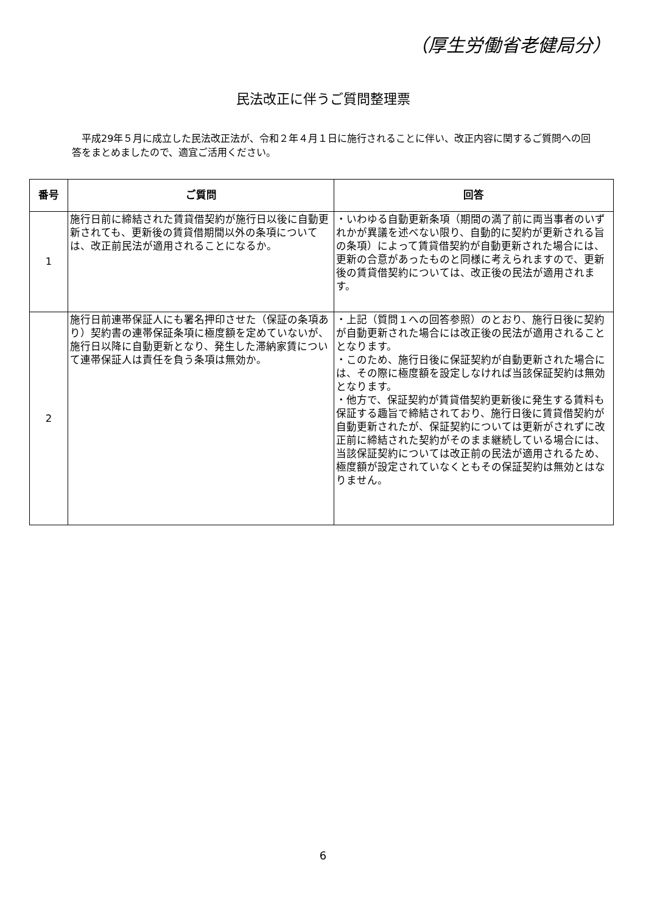（厚生労働省老健局分）
民法改正に伴うご質問整理票
　平成29年５月に成立した民法改正法が、令和２年４月１日に施行されることに伴い、改正内容に関するご質問への回答をまとめましたので、適宜ご活用ください。
| 番号 | ご質問 | 回答 |
| --- | --- | --- |
| 1 | 施行日前に締結された賃貸借契約が施行日以後に自動更新されても、更新後の賃貸借期間以外の条項については、改正前民法が適用されることになるか。 | ・いわゆる自動更新条項（期間の満了前に両当事者のいずれかが異議を述べない限り、自動的に契約が更新される旨の条項）によって賃貸借契約が自動更新された場合には、更新の合意があったものと同様に考えられますので、更新後の賃貸借契約については、改正後の民法が適用されます。 |
| 2 | 施行日前連帯保証人にも署名押印させた（保証の条項あり）契約書の連帯保証条項に極度額を定めていないが、施行日以降に自動更新となり、発生した滞納家賃について連帯保証人は責任を負う条項は無効か。 | ・上記（質問１への回答参照）のとおり、施行日後に契約が自動更新された場合には改正後の民法が適用されることとなります。 ・このため、施行日後に保証契約が自動更新された場合には、その際に極度額を設定しなければ当該保証契約は無効となります。 ・他方で、保証契約が賃貸借契約更新後に発生する賃料も保証する趣旨で締結されており、施行日後に賃貸借契約が自動更新されたが、保証契約については更新がされずに改正前に締結された契約がそのまま継続している場合には、当該保証契約については改正前の民法が適用されるため、極度額が設定されていなくともその保証契約は無効とはなりません。 |
6